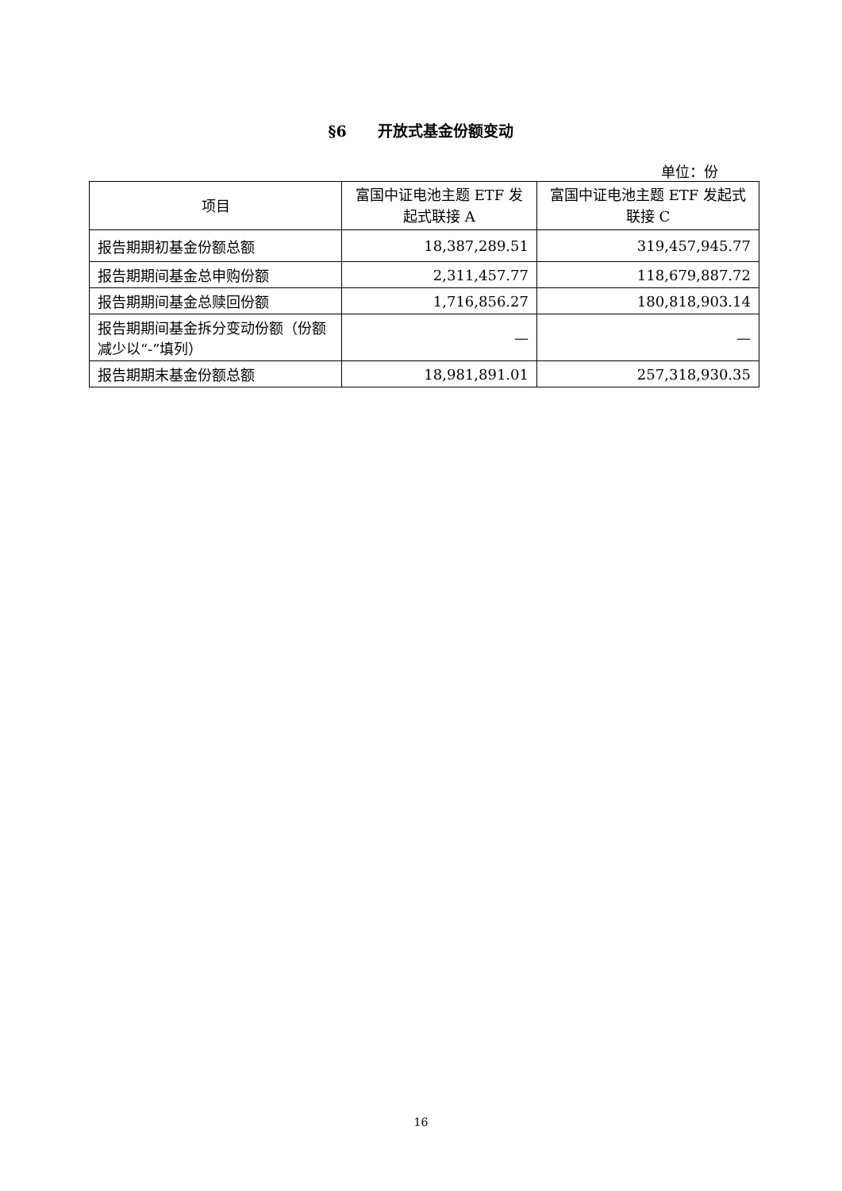§6 开放式基金份额变动
单位：份
| 项目 | 富国中证电池主题 ETF 发起式联接 A | 富国中证电池主题 ETF 发起式联接 C |
| --- | --- | --- |
| 报告期期初基金份额总额 | 18,387,289.51 | 319,457,945.77 |
| 报告期期间基金总申购份额 | 2,311,457.77 | 118,679,887.72 |
| 报告期期间基金总赎回份额 | 1,716,856.27 | 180,818,903.14 |
| 报告期期间基金拆分变动份额（份额减少以“-”填列） | — | — |
| 报告期期末基金份额总额 | 18,981,891.01 | 257,318,930.35 |
16